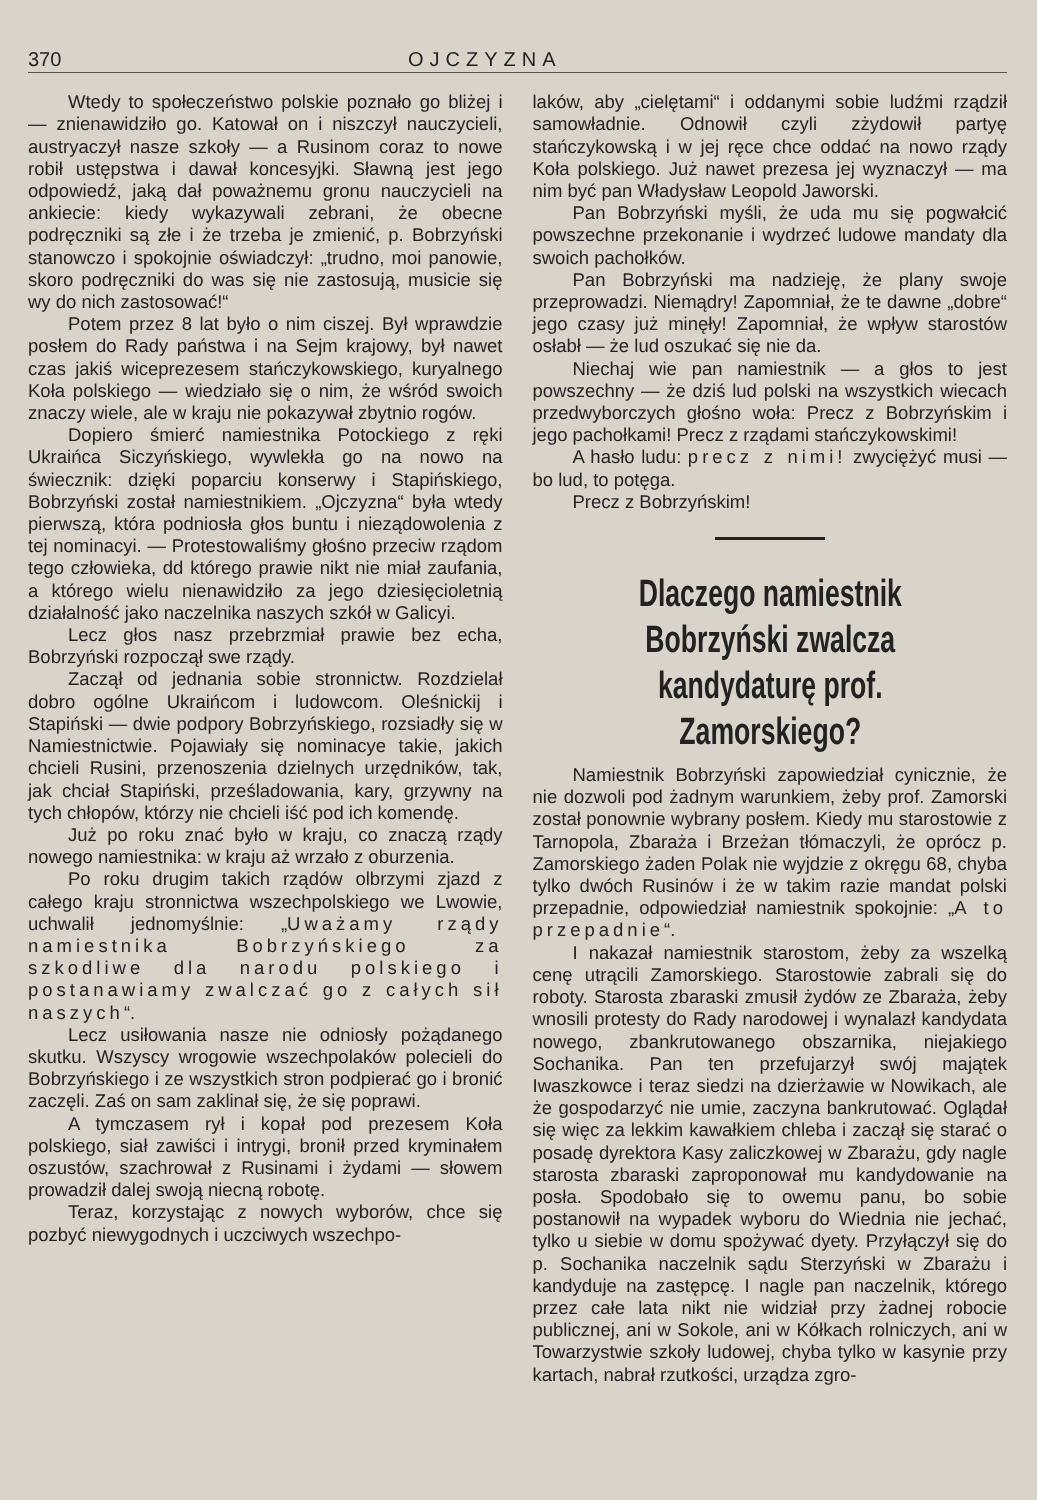370 OJCZYZNA
Wtedy to społeczeństwo polskie poznało go bliżej i — znienawidziło go. Katował on i niszczył nauczycieli, austryaczył nasze szkoły — a Rusinom coraz to nowe robił ustępstwa i dawał koncesyjki. Sławną jest jego odpowiedź, jaką dał poważnemu gronu nauczycieli na ankiecie: kiedy wykazywali zebrani, że obecne podręczniki są złe i że trzeba je zmienić, p. Bobrzyński stanowczo i spokojnie oświadczył: „trudno, moi panowie, skoro podręczniki do was się nie zastosują, musicie się wy do nich zastosować!“
Potem przez 8 lat było o nim ciszej. Był wprawdzie posłem do Rady państwa i na Sejm krajowy, był nawet czas jakiś wiceprezesem stańczykowskiego, kuryalnego Koła polskiego — wiedziało się o nim, że wśród swoich znaczy wiele, ale w kraju nie pokazywał zbytnio rogów.
Dopiero śmierć namiestnika Potockiego z ręki Ukraińca Siczyńskiego, wywlekła go na nowo na świecznik: dzięki poparciu konserwy i Stapińskiego, Bobrzyński został namiestnikiem. „Ojczyzna“ była wtedy pierwszą, która podniosła głos buntu i nieządowolenia z tej nominacyi. — Protestowaliśmy głośno przeciw rządom tego człowieka, dd którego prawie nikt nie miał zaufania, a którego wielu nienawidziło za jego dziesięcioletnią działalność jako naczelnika naszych szkół w Galicyi.
Lecz głos nasz przebrzmiał prawie bez echa, Bobrzyński rozpoczął swe rządy.
Zaczął od jednania sobie stronnictw. Rozdzielał dobro ogólne Ukraińcom i ludowcom. Oleśnickij i Stapiński — dwie podpory Bobrzyńskiego, rozsiadły się w Namiestnictwie. Pojawiały się nominacye takie, jakich chcieli Rusini, przenoszenia dzielnych urzędników, tak, jak chciał Stapiński, prześladowania, kary, grzywny na tych chłopów, którzy nie chcieli iść pod ich komendę.
Już po roku znać było w kraju, co znaczą rządy nowego namiestnika: w kraju aż wrzało z oburzenia.
Po roku drugim takich rządów olbrzymi zjazd z całego kraju stronnictwa wszechpolskiego we Lwowie, uchwalił jednomyślnie: „Uważamy rządy namiestnika Bobrzyńskiego za szkodliwe dla narodu polskiego i postanawiamy zwalczać go z całych sił naszych“.
Lecz usiłowania nasze nie odniosły pożądanego skutku. Wszyscy wrogowie wszechpolaków polecieli do Bobrzyńskiego i ze wszystkich stron podpierać go i bronić zaczęli. Zaś on sam zaklinał się, że się poprawi.
A tymczasem rył i kopał pod prezesem Koła polskiego, siał zawiści i intrygi, bronił przed kryminałem oszustów, szachrował z Rusinami i żydami — słowem prowadził dalej swoją niecną robotę.
Teraz, korzystając z nowych wyborów, chce się pozbyć niewygodnych i uczciwych wszechpo-
laków, aby „cielętami“ i oddanymi sobie ludźmi rządził samowładnie. Odnowił czyli zżydowił partyę stańczykowską i w jej ręce chce oddać na nowo rządy Koła polskiego. Już nawet prezesa jej wyznaczył — ma nim być pan Władysław Leopold Jaworski.
Pan Bobrzyński myśli, że uda mu się pogwałcić powszechne przekonanie i wydrzeć ludowe mandaty dla swoich pachołków.
Pan Bobrzyński ma nadzieję, że plany swoje przeprowadzi. Niemądry! Zapomniał, że te dawne „dobre“ jego czasy już minęły! Zapomniał, że wpływ starostów osłabł — że lud oszukać się nie da.
Niechaj wie pan namiestnik — a głos to jest powszechny — że dziś lud polski na wszystkich wiecach przedwyborczych głośno woła: Precz z Bobrzyńskim i jego pachołkami! Precz z rządami stańczykowskimi!
A hasło ludu: precz z nimi! zwyciężyć musi — bo lud, to potęga.
Precz z Bobrzyńskim!
Dlaczego namiestnik Bobrzyński zwalcza kandydaturę prof. Zamorskiego?
Namiestnik Bobrzyński zapowiedział cynicznie, że nie dozwoli pod żadnym warunkiem, żeby prof. Zamorski został ponownie wybrany posłem. Kiedy mu starostowie z Tarnopola, Zbaraża i Brzeżan tłómaczyli, że oprócz p. Zamorskiego żaden Polak nie wyjdzie z okręgu 68, chyba tylko dwóch Rusinów i że w takim razie mandat polski przepadnie, odpowiedział namiestnik spokojnie: „A to przepadnie“.
I nakazał namiestnik starostom, żeby za wszelką cenę utrącili Zamorskiego. Starostowie zabrali się do roboty. Starosta zbaraski zmusił żydów ze Zbaraża, żeby wnosili protesty do Rady narodowej i wynalazł kandydata nowego, zbankrutowanego obszarnika, niejakiego Sochanika. Pan ten przefujarzył swój majątek Iwaszkowce i teraz siedzi na dzierżawie w Nowikach, ale że gospodarzyć nie umie, zaczyna bankrutować. Oglądał się więc za lekkim kawałkiem chleba i zaczął się starać o posadę dyrektora Kasy zaliczkowej w Zbarażu, gdy nagle starosta zbaraski zaproponował mu kandydowanie na posła. Spodobało się to owemu panu, bo sobie postanowił na wypadek wyboru do Wiednia nie jechać, tylko u siebie w domu spożywać dyety. Przyłączył się do p. Sochanika naczelnik sądu Sterzyński w Zbarażu i kandyduje na zastępcę. I nagle pan naczelnik, którego przez całe lata nikt nie widział przy żadnej robocie publicznej, ani w Sokole, ani w Kółkach rolniczych, ani w Towarzystwie szkoły ludowej, chyba tylko w kasynie przy kartach, nabrał rzutkości, urządza zgro-